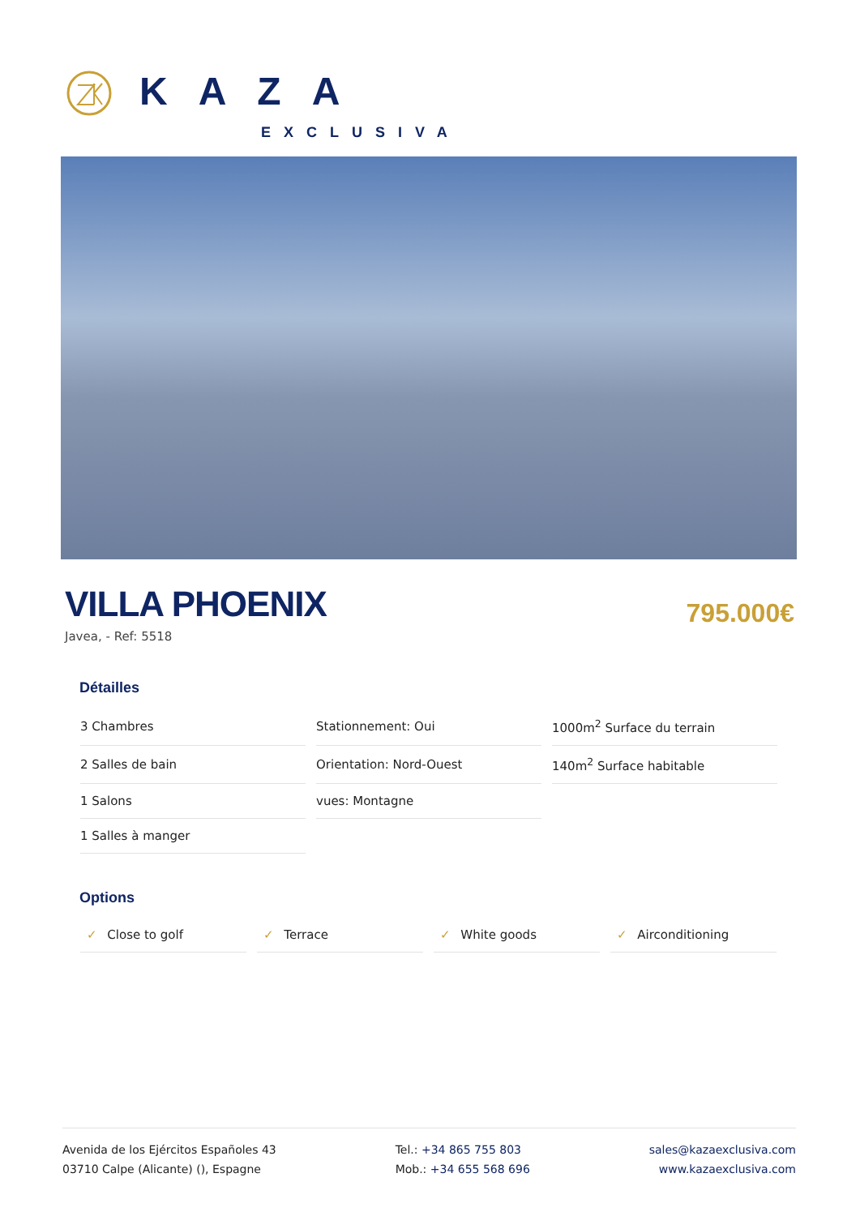KAZA
EXCLUSIVA
VILLA PHOENIX
795.000€
Javea, - Ref: 5518
Détailles
| 3 Chambres | Stationnement: Oui | 1000m<sup>2</sup> Surface du terrain |
| 2 Salles de bain | Orientation: Nord-Ouest | 140m<sup>2</sup> Surface habitable |
| 1 Salons | vues: Montagne | |
| 1 Salles à manger | | |
Options
| ✓ Close to golf | ✓ Terrace | ✓ White goods | ✓ Airconditioning |
Avenida de los Ejércitos Españoles 43
03710 Calpe (Alicante) (), Espagne
Tel.: +34 865 755 803
Mob.: +34 655 568 696
sales@kazaexclusiva.com
www.kazaexclusiva.com